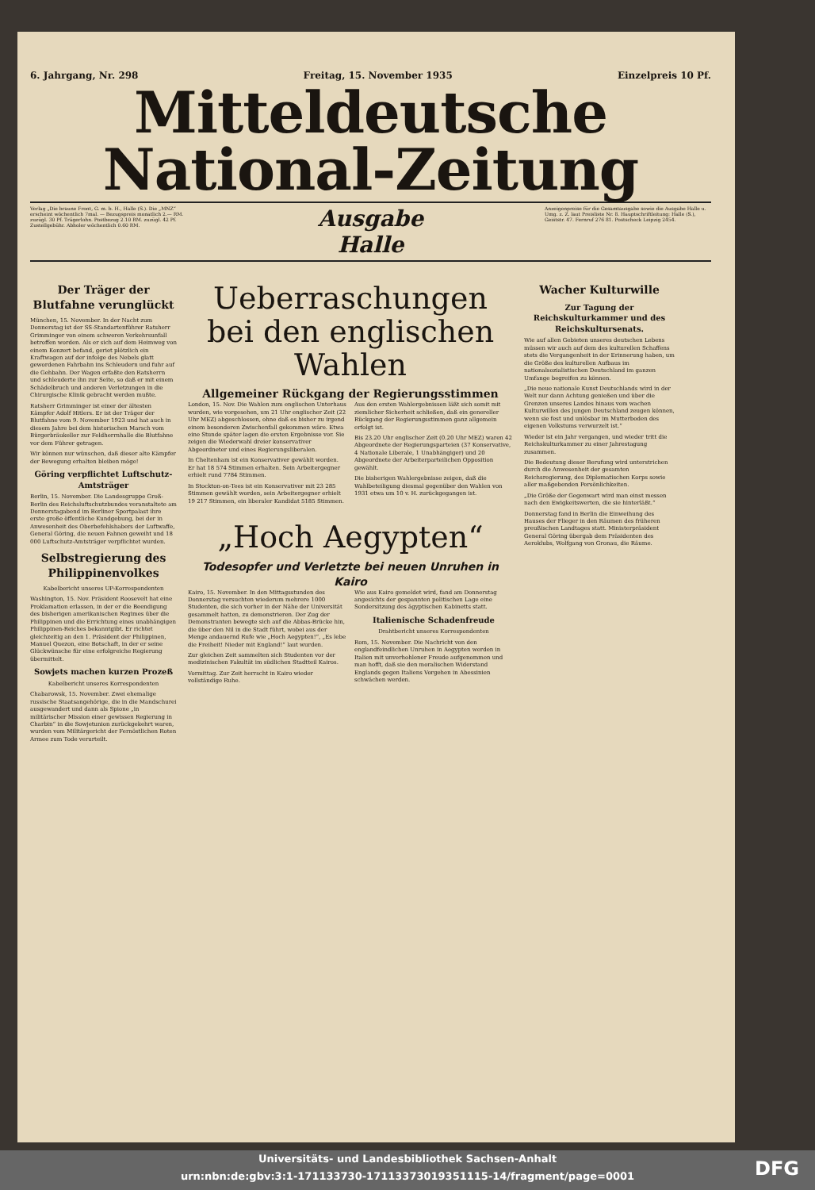6. Jahrgang, Nr. 298 Freitag, 15. November 1935 Einzelpreis 10 Pf.
Mitteldeutsche
National-Zeitung
Verlag „Die braune Front, G. m. b. H., Halle (S.). Die „MNZ“ erscheint wöchentlich 7mal. — Bezugspreis monatlich 2.— RM. zuzügl. 30 Pf. Trägerlohn. Postbezug 2.10 RM. zuzügl. 42 Pf. Zustellgebühr. Abholer wöchentlich 0.60 RM.
Ausgabe Halle
Anzeigenpreise für die Gesamtausgabe sowie die Ausgabe Halle u. Umg. z. Z. laut Preisliste Nr. 8. Hauptschriftleitung: Halle (S.), Geiststr. 47. Fernruf 276 81. Postscheck Leipzig 2454.
Der Träger der Blutfahne verunglückt
München, 15. November. In der Nacht zum Donnerstag ist der SS-Standartenführer Ratsherr Grimminger von einem schweren Verkehrsunfall betroffen worden. Als er sich auf dem Heimweg von einem Konzert befand, geriet plötzlich ein Kraftwagen auf der infolge des Nebels glatt gewordenen Fahrbahn ins Schleudern und fuhr auf die Gehbahn. Der Wagen erfaßte den Ratsherrn und schleuderte ihn zur Seite, so daß er mit einem Schädelbruch und anderen Verletzungen in die Chirurgische Klinik gebracht werden mußte.
Ratsherr Grimminger ist einer der ältesten Kämpfer Adolf Hitlers. Er ist der Träger der Blutfahne vom 9. November 1923 und hat auch in diesem Jahre bei dem historischen Marsch vom Bürgerbräukeller zur Feldherrnhalle die Blutfahne vor dem Führer getragen.
Wir können nur wünschen, daß dieser alte Kämpfer der Bewegung erhalten bleiben möge!
Göring verpflichtet Luftschutz-Amtsträger
Berlin, 15. November. Die Landesgruppe Groß-Berlin des Reichsluftschutzbundes veranstaltete am Donnerstagabend im Berliner Sportpalast ihre erste große öffentliche Kundgebung, bei der in Anwesenheit des Oberbefehlshabers der Luftwaffe, General Göring, die neuen Fahnen geweiht und 18 000 Luftschutz-Amtsträger verpflichtet wurden.
Selbstregierung des Philippinenvolkes
Kabelbericht unseres UP-Korrespondenten
Washington, 15. Nov. Präsident Roosevelt hat eine Proklamation erlassen, in der er die Beendigung des bisherigen amerikanischen Regimes über die Philippinen und die Errichtung eines unabhängigen Philippinen-Reiches bekanntgibt. Er richtet gleichzeitig an den 1. Präsident der Philippinen, Manuel Quezon, eine Botschaft, in der er seine Glückwünsche für eine erfolgreiche Regierung übermittelt.
Sowjets machen kurzen Prozeß
Kabelbericht unseres Korrespondenten
Chabarowsk, 15. November. Zwei ehemalige russische Staatsangehörige, die in die Mandschurei ausgewandert und dann als Spione „in militärischer Mission einer gewissen Regierung in Charbin“ in die Sowjetunion zurückgekehrt waren, wurden vom Militärgericht der Fernöstlichen Roten Armee zum Tode verurteilt.
Ueberraschungen bei den englischen Wahlen
Allgemeiner Rückgang der Regierungsstimmen
London, 15. Nov. Die Wahlen zum englischen Unterhaus wurden, wie vorgesehen, um 21 Uhr englischer Zeit (22 Uhr MEZ) abgeschlossen, ohne daß es bisher zu irgend einem besonderen Zwischenfall gekommen wäre. Etwa eine Stunde später lagen die ersten Ergebnisse vor. Sie zeigen die Wiederwahl dreier konservativer Abgeordneter und eines Regierungsliberalen.
In Cheltenham ist ein Konservativer gewählt worden. Er hat 18 574 Stimmen erhalten. Sein Arbeitergegner erhielt rund 7784 Stimmen.
In Stockton-on-Tees ist ein Konservativer mit 23 285 Stimmen gewählt worden, sein Arbeitergegner erhielt 19 217 Stimmen, ein liberaler Kandidat 5185 Stimmen.
Aus den ersten Wahlergebnissen läßt sich somit mit ziemlicher Sicherheit schließen, daß ein genereller Rückgang der Regierungsstimmen ganz allgemein erfolgt ist.
Bis 23.20 Uhr englischer Zeit (0.20 Uhr MEZ) waren 42 Abgeordnete der Regierungsparteien (37 Konservative, 4 Nationale Liberale, 1 Unabhängiger) und 20 Abgeordnete der Arbeiterparteilichen Opposition gewählt.
Die bisherigen Wahlergebnisse zeigen, daß die Wahlbeteiligung diesmal gegenüber den Wahlen von 1931 etwa um 10 v. H. zurückgegangen ist.
„Hoch Aegypten“
Todesopfer und Verletzte bei neuen Unruhen in Kairo
Kairo, 15. November. In den Mittagsstunden des Donnerstag versuchten wiederum mehrere 1000 Studenten, die sich vorher in der Nähe der Universität gesammelt hatten, zu demonstrieren. Der Zug der Demonstranten bewegte sich auf die Abbas-Brücke hin, die über den Nil in die Stadt führt, wobei aus der Menge andauernd Rufe wie „Hoch Aegypten!“, „Es lebe die Freiheit! Nieder mit England!“ laut wurden.
Zur gleichen Zeit sammelten sich Studenten vor der medizinischen Fakultät im südlichen Stadtteil Kairos.
Vormittag. Zur Zeit herrscht in Kairo wieder vollständige Ruhe.
Wie aus Kairo gemeldet wird, fand am Donnerstag angesichts der gespannten politischen Lage eine Sondersitzung des ägyptischen Kabinetts statt.
Italienische Schadenfreude
Drahtbericht unseres Korrespondenten
Rom, 15. November. Die Nachricht von den englandfeindlichen Unruhen in Aegypten werden in Italien mit unverhohlener Freude aufgenommen und man hofft, daß sie den moralischen Widerstand Englands gegen Italiens Vorgehen in Abessinien schwächen werden.
Wacher Kulturwille
Zur Tagung der Reichskulturkammer und des Reichskultursenats.
Wie auf allen Gebieten unseres deutschen Lebens müssen wir auch auf dem des kulturellen Schaffens stets die Vergangenheit in der Erinnerung haben, um die Größe des kulturellen Aufbaus im nationalsozialistischen Deutschland im ganzen Umfange begreifen zu können.
„Die neue nationale Kunst Deutschlands wird in der Welt nur dann Achtung genießen und über die Grenzen unseres Landes hinaus vom wachen Kulturwillen des jungen Deutschland zeugen können, wenn sie fest und unlösbar im Mutterboden des eigenen Volkstums verwurzelt ist.“
Wieder ist ein Jahr vergangen, und wieder tritt die Reichskulturkammer zu einer Jahrestagung zusammen.
Die Bedeutung dieser Berufung wird unterstrichen durch die Anwesenheit der gesamten Reichsregierung, des Diplomatischen Korps sowie aller maßgebenden Persönlichkeiten.
„Die Größe der Gegenwart wird man einst messen nach den Ewigkeitswerten, die sie hinterläßt.“
Donnerstag fand in Berlin die Einweihung des Hauses der Flieger in den Räumen des früheren preußischen Landtages statt. Ministerpräsident General Göring übergab dem Präsidenten des Aeroklubs, Wolfgang von Gronau, die Räume.
Universitäts- und Landesbibliothek Sachsen-Anhalt
urn:nbn:de:gbv:3:1-171133730-17113373019351115-14/fragment/page=0001
DFG